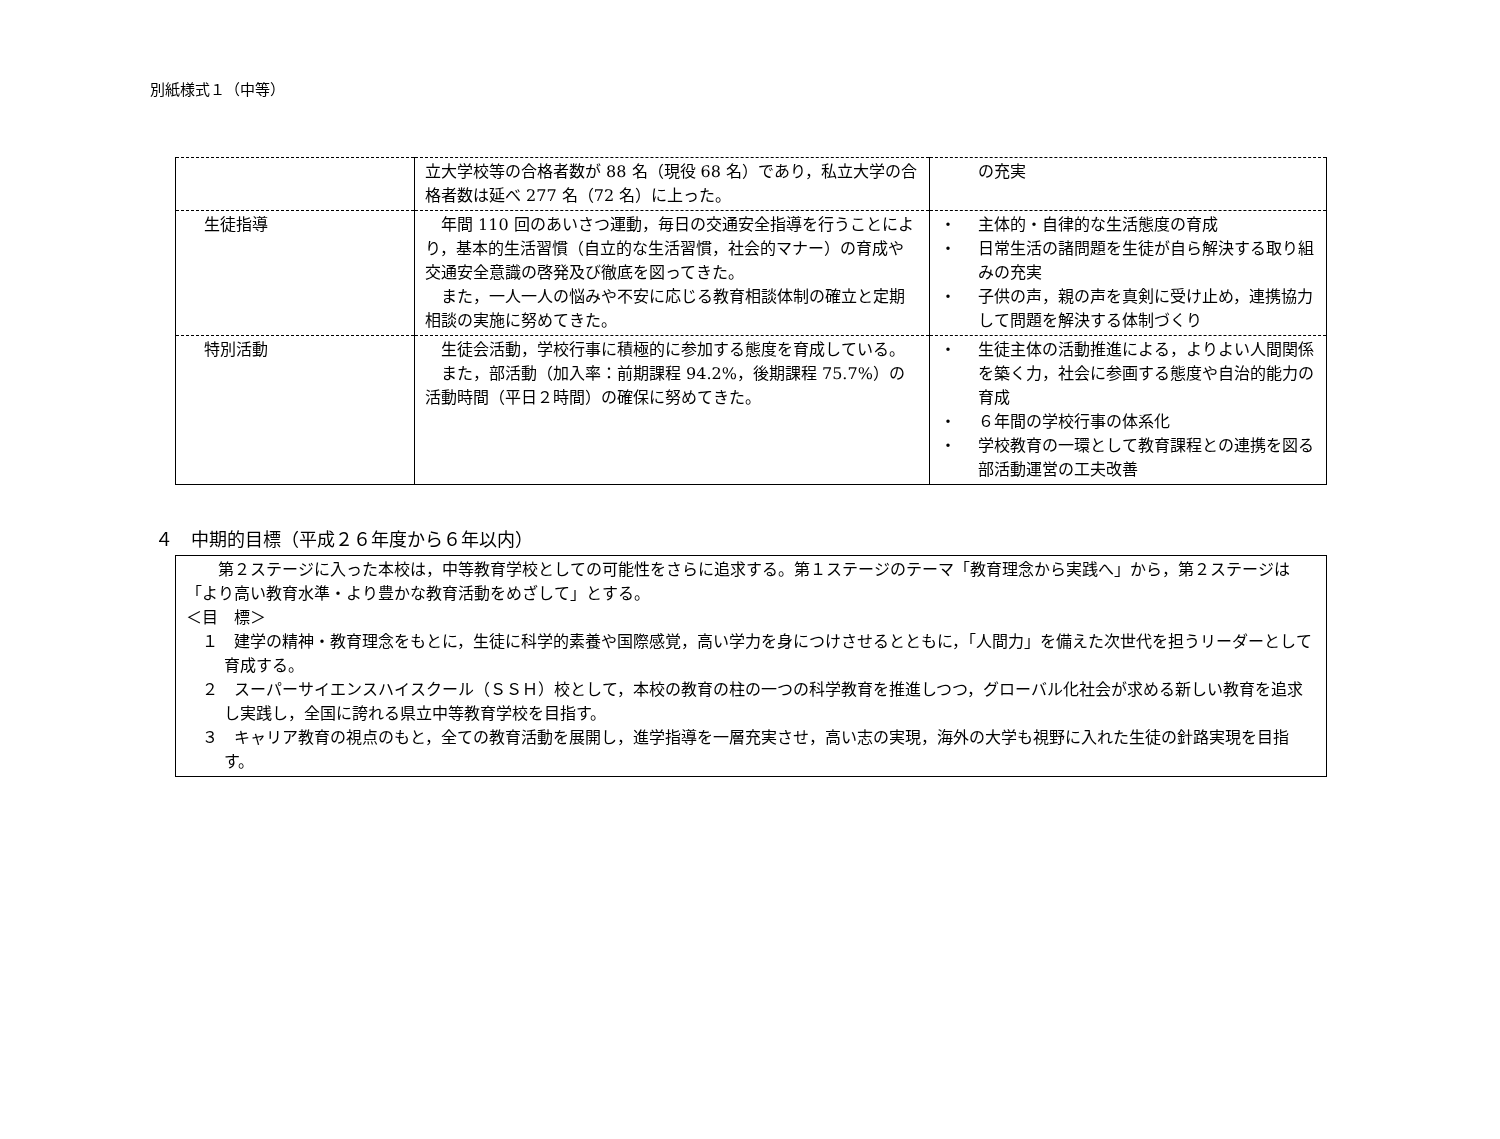別紙様式１（中等）
| | 立大学校等の合格者数が 88 名（現役 68 名）であり，私立大学の合格者数は延べ 277 名（72 名）に上った。 | の充実 |
| 生徒指導 | 年間 110 回のあいさつ運動，毎日の交通安全指導を行うことにより，基本的生活習慣（自立的な生活習慣，社会的マナー）の育成や交通安全意識の啓発及び徹底を図ってきた。 また，一人一人の悩みや不安に応じる教育相談体制の確立と定期相談の実施に努めてきた。 | ・ 主体的・自律的な生活態度の育成 ・ 日常生活の諸問題を生徒が自ら解決する取り組みの充実 ・ 子供の声，親の声を真剣に受け止め，連携協力して問題を解決する体制づくり |
| 特別活動 | 生徒会活動，学校行事に積極的に参加する態度を育成している。 また，部活動（加入率：前期課程 94.2%，後期課程 75.7%）の活動時間（平日２時間）の確保に努めてきた。 | ・ 生徒主体の活動推進による，よりよい人間関係を築く力，社会に参画する態度や自治的能力の育成 ・ ６年間の学校行事の体系化 ・ 学校教育の一環として教育課程との連携を図る部活動運営の工夫改善 |
４　中期的目標（平成２６年度から６年以内）
　　第２ステージに入った本校は，中等教育学校としての可能性をさらに追求する。第１ステージのテーマ「教育理念から実践へ」から，第２ステージは「より高い教育水準・より豊かな教育活動をめざして」とする。
＜目　標＞
１　建学の精神・教育理念をもとに，生徒に科学的素養や国際感覚，高い学力を身につけさせるとともに，「人間力」を備えた次世代を担うリーダーとして育成する。
２　スーパーサイエンスハイスクール（ＳＳＨ）校として，本校の教育の柱の一つの科学教育を推進しつつ，グローバル化社会が求める新しい教育を追求し実践し，全国に誇れる県立中等教育学校を目指す。
３　キャリア教育の視点のもと，全ての教育活動を展開し，進学指導を一層充実させ，高い志の実現，海外の大学も視野に入れた生徒の針路実現を目指す。